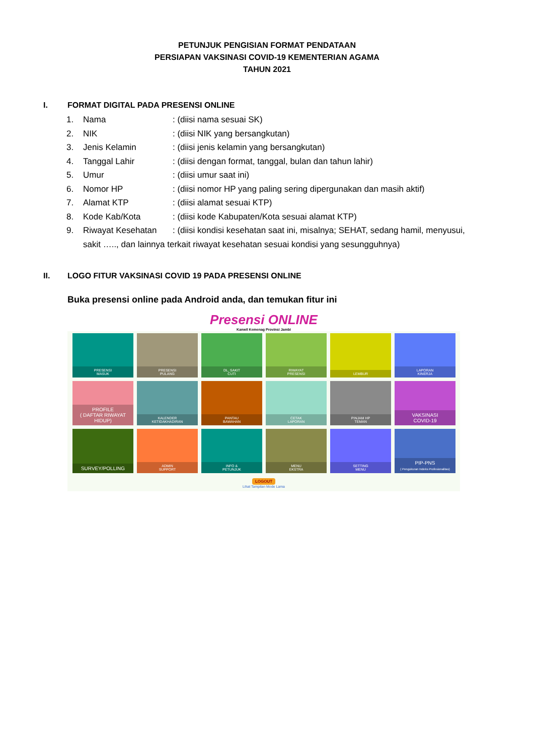PETUNJUK PENGISIAN FORMAT PENDATAAN
PERSIAPAN VAKSINASI COVID-19 KEMENTERIAN AGAMA
TAHUN 2021
I. FORMAT DIGITAL PADA PRESENSI ONLINE
1. Nama: (diisi nama sesuai SK)
2. NIK: (diisi NIK yang bersangkutan)
3. Jenis Kelamin: (diisi jenis kelamin yang bersangkutan)
4. Tanggal Lahir: (diisi dengan format, tanggal, bulan dan tahun lahir)
5. Umur: (diisi umur saat ini)
6. Nomor HP: (diisi nomor HP yang paling sering dipergunakan dan masih aktif)
7. Alamat KTP: (diisi alamat sesuai KTP)
8. Kode Kab/Kota: (diisi kode Kabupaten/Kota sesuai alamat KTP)
9. Riwayat Kesehatan: (diisi kondisi kesehatan saat ini, misalnya; SEHAT, sedang hamil, menyusui,
sakit ….., dan lainnya terkait riwayat kesehatan sesuai kondisi yang sesungguhnya)
II. LOGO FITUR VAKSINASI COVID 19 PADA PRESENSI ONLINE
Buka presensi online pada Android anda, dan temukan fitur ini
Presensi ONLINE
Kanwil Kemenag Provinsi Jambi
PRESENSI
MASUK
PRESENSI
PULANG
DL, SAKIT
CUTI
RIWAYAT
PRESENSI
LEMBUR
LAPORAN
KINERJA
PROFILE
( DAFTAR RIWAYAT HIDUP)
KALENDER
KETIDAKHADIRAN
PANTAU
BAWAHAN
CETAK
LAPORAN
PINJAM HP
TEMAN
VAKSINASI
COVID-19
SURVEY/POLLING
ADMIN
SUPPORT
INFO &
PETUNJUK
MENU
EKSTRA
SETTING
MENU
PIP-PNS
( Pengukuran Indeks Profesionalitas)
LOGOUT
Lihat Tampilan Mode Lama